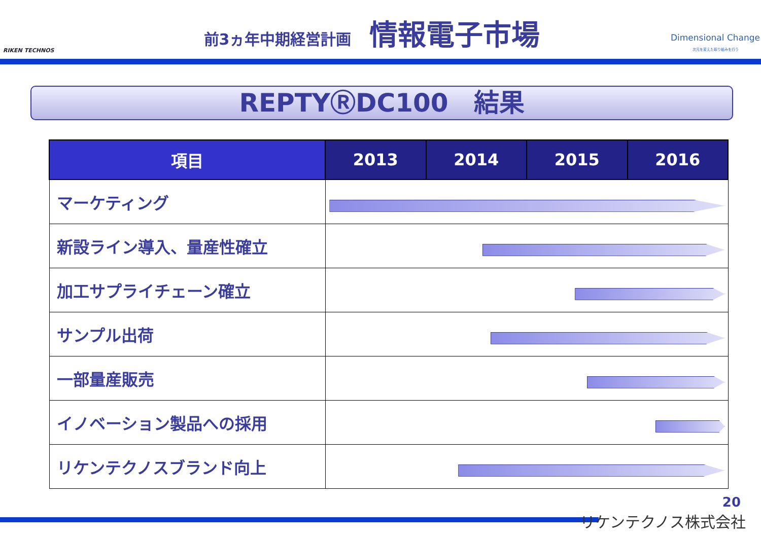RIKEN TECHNOS
前3ヵ年中期経営計画 情報電子市場
Dimensional Change
次元を変えた取り組みを行う
REPTYⓇDC100　結果
| 項目 | 2013 | 2014 | 2015 | 2016 |
| --- | --- | --- | --- | --- |
| マーケティング | | | | |
| 新設ライン導入、量産性確立 | | | | |
| 加工サプライチェーン確立 | | | | |
| サンプル出荷 | | | | |
| 一部量産販売 | | | | |
| イノベーション製品への採用 | | | | |
| リケンテクノスブランド向上 | | | | |
20
リケンテクノス株式会社